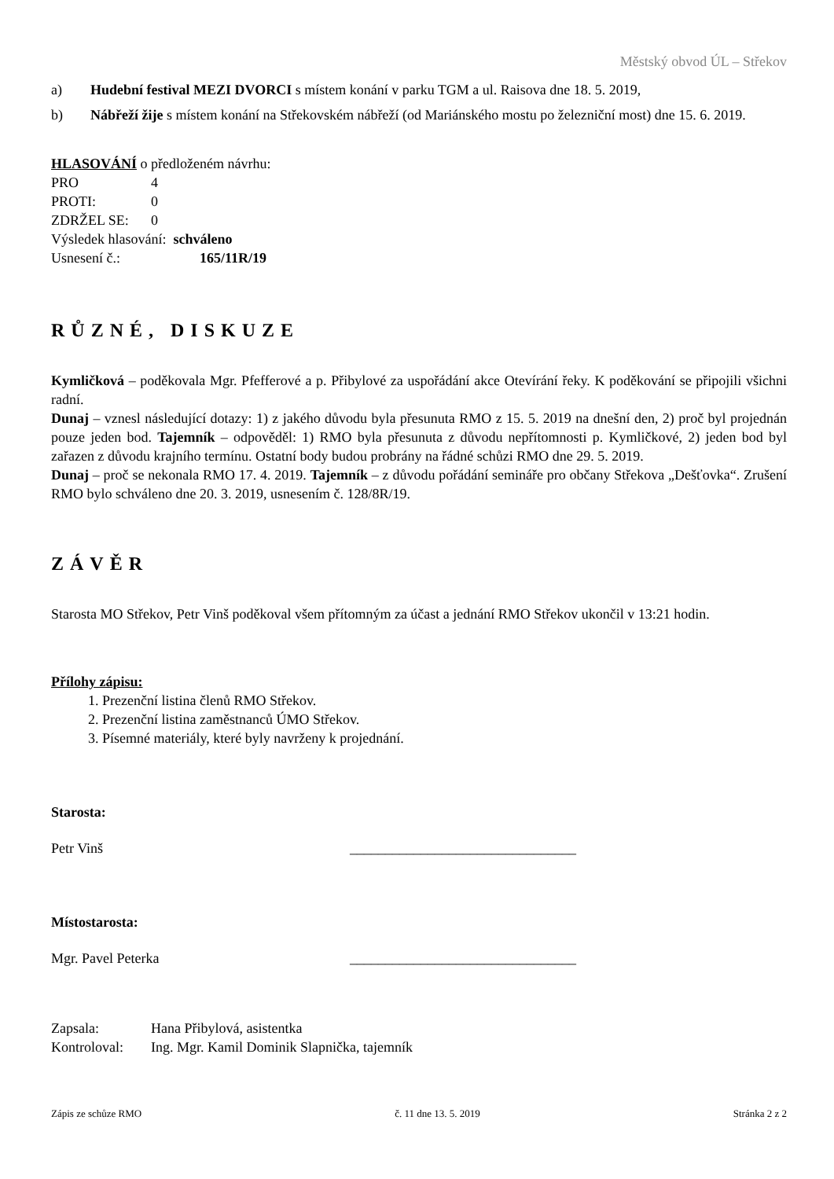Městský obvod ÚL – Střekov
a) Hudební festival MEZI DVORCI s místem konání v parku TGM a ul. Raisova dne 18. 5. 2019,
b) Nábřeží žije s místem konání na Střekovském nábřeží (od Mariánského mostu po železniční most) dne 15. 6. 2019.
HLASOVÁNÍ o předloženém návrhu:
| PRO | 4 |
| PROTI: | 0 |
| ZDRŽEL SE: | 0 |
| Výsledek hlasování: schváleno | |
| Usnesení č.: | 165/11R/19 |
RŮZNÉ, DISKUZE
Kymličková – poděkovala Mgr. Pfefferové a p. Přibylové za uspořádání akce Otevírání řeky. K poděkování se připojili všichni radní.
Dunaj – vznesl následující dotazy: 1) z jakého důvodu byla přesunuta RMO z 15. 5. 2019 na dnešní den, 2) proč byl projednán pouze jeden bod. Tajemník – odpověděl: 1) RMO byla přesunuta z důvodu nepřítomnosti p. Kymličkové, 2) jeden bod byl zařazen z důvodu krajního termínu. Ostatní body budou probrány na řádné schůzi RMO dne 29. 5. 2019.
Dunaj – proč se nekonala RMO 17. 4. 2019. Tajemník – z důvodu pořádání semináře pro občany Střekova „Dešťovka“. Zrušení RMO bylo schváleno dne 20. 3. 2019, usnesením č. 128/8R/19.
ZÁVĚR
Starosta MO Střekov, Petr Vinš poděkoval všem přítomným za účast a jednání RMO Střekov ukončil v 13:21 hodin.
Přílohy zápisu:
1. Prezenční listina členů RMO Střekov.
2. Prezenční listina zaměstnanců ÚMO Střekov.
3. Písemné materiály, které byly navrženy k projednání.
Starosta:
Petr Vinš ________________________________
Místostarosta:
Mgr. Pavel Peterka ________________________________
| Zapsala: | Hana Přibylová, asistentka |
| Kontroloval: | Ing. Mgr. Kamil Dominik Slapnička, tajemník |
Zápis ze schůze RMO č. 11 dne 13. 5. 2019 Stránka 2 z 2